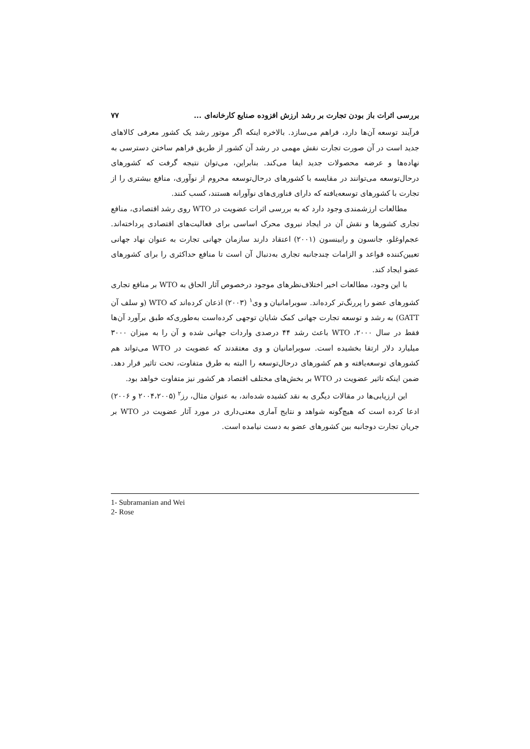بررسی اثرات باز بودن تجارت بر رشد ارزش افزوده صنایع کارخانه‌ای ... ۷۷
فرآیند توسعه آن‌ها دارد، فراهم می‌سازد. بالاخره اینکه اگر موتور رشد یک کشور معرفی کالاهای جدید است در آن صورت تجارت نقش مهمی در رشد آن کشور از طریق فراهم ساختن دسترسی به نهاده‌ها و عرضه محصولات جدید ایفا می‌کند. بنابراین، می‌توان نتیجه گرفت که کشورهای درحال‌توسعه می‌توانند در مقایسه با کشورهای درحال‌توسعه محروم از نوآوری، منافع بیشتری را از تجارت با کشورهای توسعه‌یافته که دارای فناوری‌های نوآورانه هستند، کسب کنند.
مطالعات ارزشمندی وجود دارد که به بررسی اثرات عضویت در WTO روی رشد اقتصادی، منافع تجاری کشورها و نقش آن در ایجاد نیروی محرک اساسی برای فعالیت‌های اقتصادی پرداخته‌اند. عجم‌اوغلو، جانسون و رابینسون (۲۰۰۱) اعتقاد دارند سازمان جهانی تجارت به عنوان نهاد جهانی تعیین‌کننده قواعد و الزامات چندجانبه تجاری به‌دنبال آن است تا منافع حداکثری را برای کشورهای عضو ایجاد کند.
با این وجود، مطالعات اخیر اختلاف‌نظرهای موجود درخصوص آثار الحاق به WTO بر منافع تجاری کشورهای عضو را پررنگ‌تر کرده‌اند. سوبرامانیان و وی<sup>۱</sup> (۲۰۰۳) اذعان کرده‌اند که WTO (و سلف آن GATT) به رشد و توسعه تجارت جهانی کمک شایان توجهی کرده‌است به‌طوری‌که طبق برآورد آن‌ها فقط در سال ۲۰۰۰، WTO باعث رشد ۴۴ درصدی واردات جهانی شده و آن را به میزان ۳۰۰۰ میلیارد دلار ارتقا بخشیده است. سوبرامانیان و وی معتقدند که عضویت در WTO می‌تواند هم کشورهای توسعه‌یافته و هم کشورهای درحال‌توسعه را البته به طرق متفاوت، تحت تاثیر قرار دهد. ضمن اینکه تاثیر عضویت در WTO بر بخش‌های مختلف اقتصاد هر کشور نیز متفاوت خواهد بود.
این ارزیابی‌ها در مقالات دیگری به نقد کشیده شده‌اند، به عنوان مثال، رز<sup>۲</sup> (۲۰۰۴،۲۰۰۵ و ۲۰۰۶) ادعا کرده است که هیچ‌گونه شواهد و نتایج آماری معنی‌داری در مورد آثار عضویت در WTO بر جریان تجارت دوجانبه بین کشورهای عضو به دست نیامده است.
1- Subramanian and Wei
2- Rose